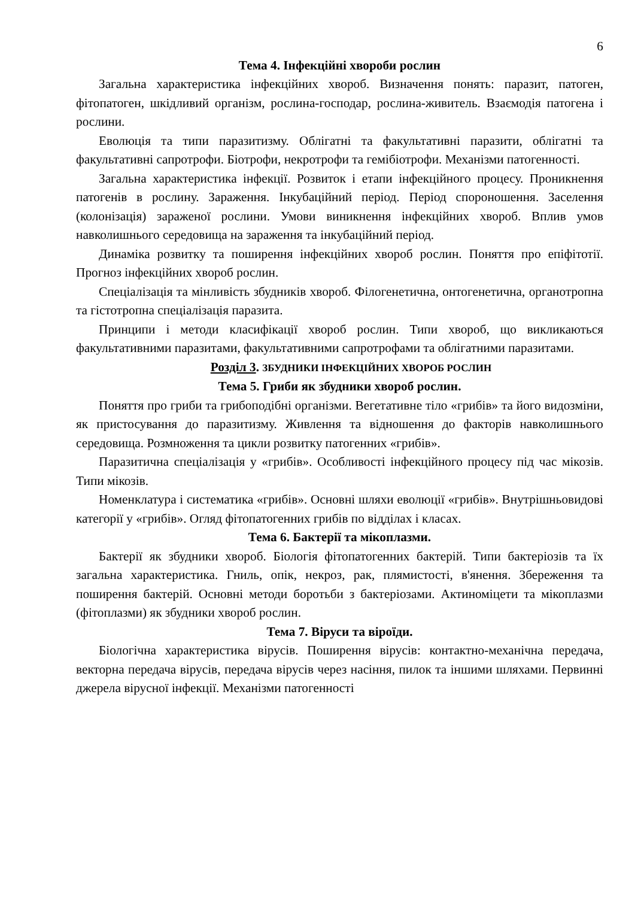6
Тема 4. Інфекційні хвороби рослин
Загальна характеристика інфекційних хвороб. Визначення понять: паразит, патоген, фітопатоген, шкідливий організм, рослина-господар, рослина-живитель. Взаємодія патогена і рослини.
Еволюція та типи паразитизму. Облігатні та факультативні паразити, облігатні та факультативні сапротрофи. Біотрофи, некротрофи та гемібіотрофи. Механізми патогенності.
Загальна характеристика інфекції. Розвиток і етапи інфекційного процесу. Проникнення патогенів в рослину. Зараження. Інкубаційний період. Період спороношення. Заселення (колонізація) зараженої рослини. Умови виникнення інфекційних хвороб. Вплив умов навколишнього середовища на зараження та інкубаційний період.
Динаміка розвитку та поширення інфекційних хвороб рослин. Поняття про епіфітотії. Прогноз інфекційних хвороб рослин.
Спеціалізація та мінливість збудників хвороб. Філогенетична, онтогенетична, органотропна та гістотропна спеціалізація паразита.
Принципи і методи класифікації хвороб рослин. Типи хвороб, що викликаються факультативними паразитами, факультативними сапротрофами та облігатними паразитами.
Розділ 3. ЗБУДНИКИ ІНФЕКЦІЙНИХ ХВОРОБ РОСЛИН
Тема 5. Гриби як збудники хвороб рослин.
Поняття про гриби та грибоподібні організми. Вегетативне тіло «грибів» та його видозміни, як пристосування до паразитизму. Живлення та відношення до факторів навколишнього середовища. Розмноження та цикли розвитку патогенних «грибів».
Паразитична спеціалізація у «грибів». Особливості інфекційного процесу під час мікозів. Типи мікозів.
Номенклатура і систематика «грибів». Основні шляхи еволюції «грибів». Внутрішньовидові категорії у «грибів». Огляд фітопатогенних грибів по відділах і класах.
Тема 6. Бактерії та мікоплазми.
Бактерії як збудники хвороб. Біологія фітопатогенних бактерій. Типи бактеріозів та їх загальна характеристика. Гниль, опік, некроз, рак, плямистості, в'янення. Збереження та поширення бактерій. Основні методи боротьби з бактеріозами. Актиноміцети та мікоплазми (фітоплазми) як збудники хвороб рослин.
Тема 7. Віруси та віроїди.
Біологічна характеристика вірусів. Поширення вірусів: контактно-механічна передача, векторна передача вірусів, передача вірусів через насіння, пилок та іншими шляхами. Первинні джерела вірусної інфекції. Механізми патогенності